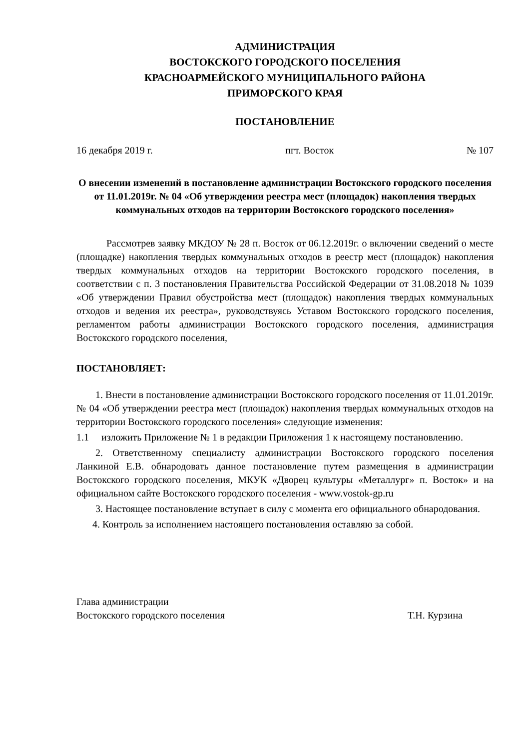АДМИНИСТРАЦИЯ
ВОСТОКСКОГО ГОРОДСКОГО ПОСЕЛЕНИЯ
КРАСНОАРМЕЙСКОГО МУНИЦИПАЛЬНОГО РАЙОНА
ПРИМОРСКОГО КРАЯ
ПОСТАНОВЛЕНИЕ
16 декабря 2019 г. пгт. Восток № 107
О внесении изменений в постановление администрации Востокского городского поселения от 11.01.2019г. № 04 «Об утверждении реестра мест (площадок) накопления твердых коммунальных отходов на территории Востокского городского поселения»
Рассмотрев заявку МКДОУ № 28 п. Восток от 06.12.2019г. о включении сведений о месте (площадке) накопления твердых коммунальных отходов в реестр мест (площадок) накопления твердых коммунальных отходов на территории Востокского городского поселения, в соответствии с п. 3 постановления Правительства Российской Федерации от 31.08.2018 № 1039 «Об утверждении Правил обустройства мест (площадок) накопления твердых коммунальных отходов и ведения их реестра», руководствуясь Уставом Востокского городского поселения, регламентом работы администрации Востокского городского поселения, администрация Востокского городского поселения,
ПОСТАНОВЛЯЕТ:
1. Внести в постановление администрации Востокского городского поселения от 11.01.2019г. № 04 «Об утверждении реестра мест (площадок) накопления твердых коммунальных отходов на территории Востокского городского поселения» следующие изменения:
1.1 изложить Приложение № 1 в редакции Приложения 1 к настоящему постановлению.
2. Ответственному специалисту администрации Востокского городского поселения Ланкиной Е.В. обнародовать данное постановление путем размещения в администрации Востокского городского поселения, МКУК «Дворец культуры «Металлург» п. Восток» и на официальном сайте Востокского городского поселения - www.vostok-gp.ru
3. Настоящее постановление вступает в силу с момента его официального обнародования.
4. Контроль за исполнением настоящего постановления оставляю за собой.
Глава администрации
Востокского городского поселения Т.Н. Курзина